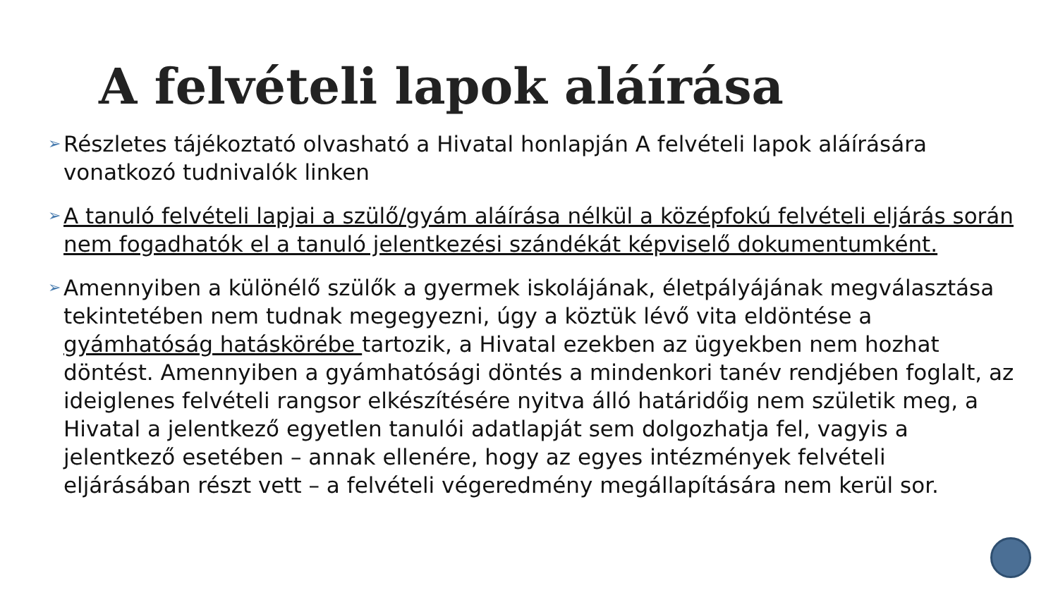A felvételi lapok aláírása
➢ Részletes tájékoztató olvasható a Hivatal honlapján A felvételi lapok aláírására vonatkozó tudnivalók linken
➢ A tanuló felvételi lapjai a szülő/gyám aláírása nélkül a középfokú felvételi eljárás során nem fogadhatók el a tanuló jelentkezési szándékát képviselő dokumentumként.
➢ Amennyiben a különélő szülők a gyermek iskolájának, életpályájának megválasztása tekintetében nem tudnak megegyezni, úgy a köztük lévő vita eldöntése a gyámhatóság hatáskörébe tartozik, a Hivatal ezekben az ügyekben nem hozhat döntést. Amennyiben a gyámhatósági döntés a mindenkori tanév rendjében foglalt, az ideiglenes felvételi rangsor elkészítésére nyitva álló határidőig nem születik meg, a Hivatal a jelentkező egyetlen tanulói adatlapját sem dolgozhatja fel, vagyis a jelentkező esetében – annak ellenére, hogy az egyes intézmények felvételi eljárásában részt vett – a felvételi végeredmény megállapítására nem kerül sor.